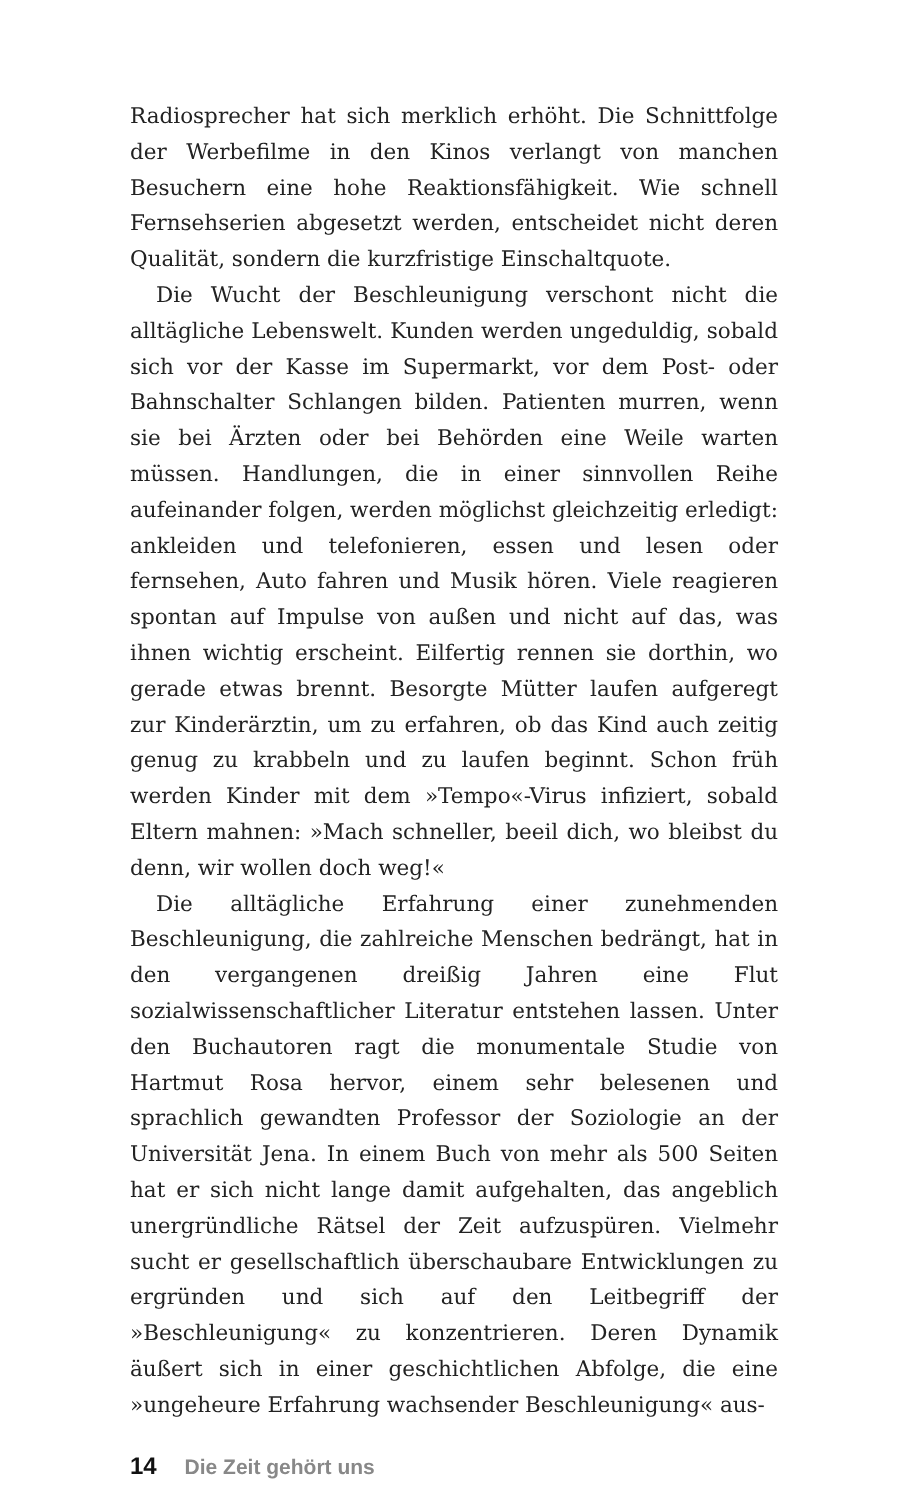Radiosprecher hat sich merklich erhöht. Die Schnittfolge der Werbefilme in den Kinos verlangt von manchen Besuchern eine hohe Reaktionsfähigkeit. Wie schnell Fernsehserien abgesetzt werden, entscheidet nicht deren Qualität, sondern die kurzfristige Einschaltquote.
Die Wucht der Beschleunigung verschont nicht die alltägliche Lebenswelt. Kunden werden ungeduldig, sobald sich vor der Kasse im Supermarkt, vor dem Post- oder Bahnschalter Schlangen bilden. Patienten murren, wenn sie bei Ärzten oder bei Behörden eine Weile warten müssen. Handlungen, die in einer sinnvollen Reihe aufeinander folgen, werden möglichst gleichzeitig erledigt: ankleiden und telefonieren, essen und lesen oder fernsehen, Auto fahren und Musik hören. Viele reagieren spontan auf Impulse von außen und nicht auf das, was ihnen wichtig erscheint. Eilfertig rennen sie dorthin, wo gerade etwas brennt. Besorgte Mütter laufen aufgeregt zur Kinderärztin, um zu erfahren, ob das Kind auch zeitig genug zu krabbeln und zu laufen beginnt. Schon früh werden Kinder mit dem »Tempo«-Virus infiziert, sobald Eltern mahnen: »Mach schneller, beeil dich, wo bleibst du denn, wir wollen doch weg!«
Die alltägliche Erfahrung einer zunehmenden Beschleunigung, die zahlreiche Menschen bedrängt, hat in den vergangenen dreißig Jahren eine Flut sozialwissenschaftlicher Literatur entstehen lassen. Unter den Buchautoren ragt die monumentale Studie von Hartmut Rosa hervor, einem sehr belesenen und sprachlich gewandten Professor der Soziologie an der Universität Jena. In einem Buch von mehr als 500 Seiten hat er sich nicht lange damit aufgehalten, das angeblich unergründliche Rätsel der Zeit aufzuspüren. Vielmehr sucht er gesellschaftlich überschaubare Entwicklungen zu ergründen und sich auf den Leitbegriff der »Beschleunigung« zu konzentrieren. Deren Dynamik äußert sich in einer geschichtlichen Abfolge, die eine »ungeheure Erfahrung wachsender Beschleunigung« aus-
14 Die Zeit gehört uns